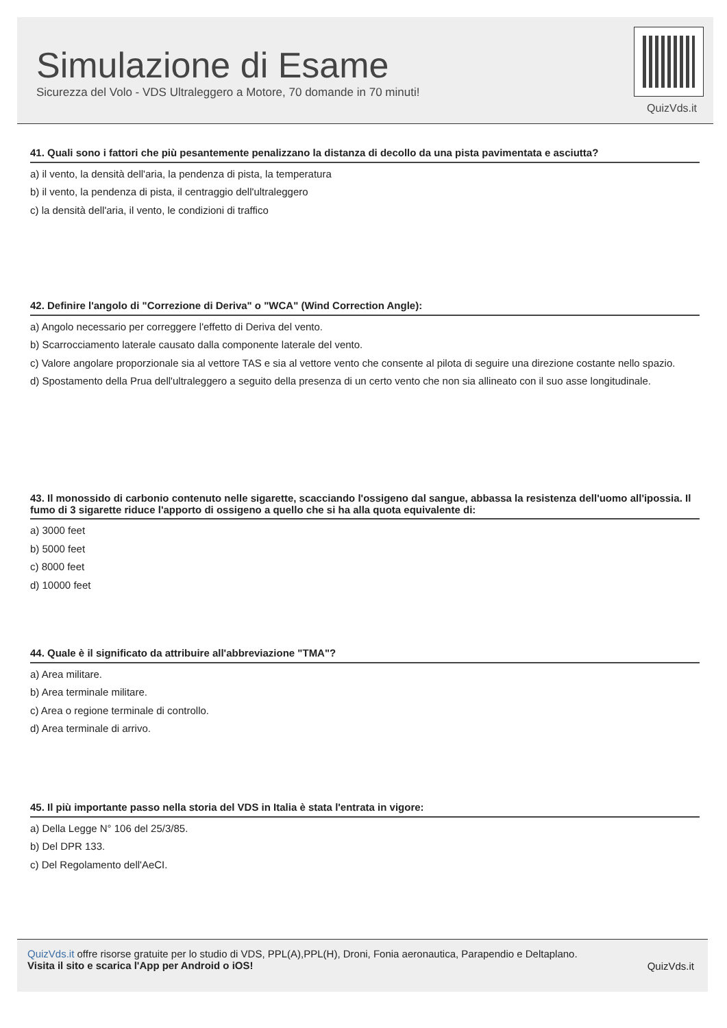Simulazione di Esame
Sicurezza del Volo - VDS Ultraleggero a Motore, 70 domande in 70 minuti!
QuizVds.it
41. Quali sono i fattori che più pesantemente penalizzano la distanza di decollo da una pista pavimentata e asciutta?
a) il vento, la densità dell'aria, la pendenza di pista, la temperatura
b) il vento, la pendenza di pista, il centraggio dell'ultraleggero
c) la densità dell'aria, il vento, le condizioni di traffico
42. Definire l'angolo di "Correzione di Deriva" o "WCA" (Wind Correction Angle):
a) Angolo necessario per correggere l'effetto di Deriva del vento.
b) Scarrocciamento laterale causato dalla componente laterale del vento.
c) Valore angolare proporzionale sia al vettore TAS e sia al vettore vento che consente al pilota di seguire una direzione costante nello spazio.
d) Spostamento della Prua dell'ultraleggero a seguito della presenza di un certo vento che non sia allineato con il suo asse longitudinale.
43. Il monossido di carbonio contenuto nelle sigarette, scacciando l'ossigeno dal sangue, abbassa la resistenza dell'uomo all'ipossia. Il fumo di 3 sigarette riduce l'apporto di ossigeno a quello che si ha alla quota equivalente di:
a) 3000 feet
b) 5000 feet
c) 8000 feet
d) 10000 feet
44. Quale è il significato da attribuire all'abbreviazione "TMA"?
a) Area militare.
b) Area terminale militare.
c) Area o regione terminale di controllo.
d) Area terminale di arrivo.
45. Il più importante passo nella storia del VDS in Italia è stata l'entrata in vigore:
a) Della Legge N° 106 del 25/3/85.
b) Del DPR 133.
c) Del Regolamento dell'AeCI.
QuizVds.it offre risorse gratuite per lo studio di VDS, PPL(A),PPL(H), Droni, Fonia aeronautica, Parapendio e Deltaplano.
Visita il sito e scarica l'App per Android o iOS!
QuizVds.it